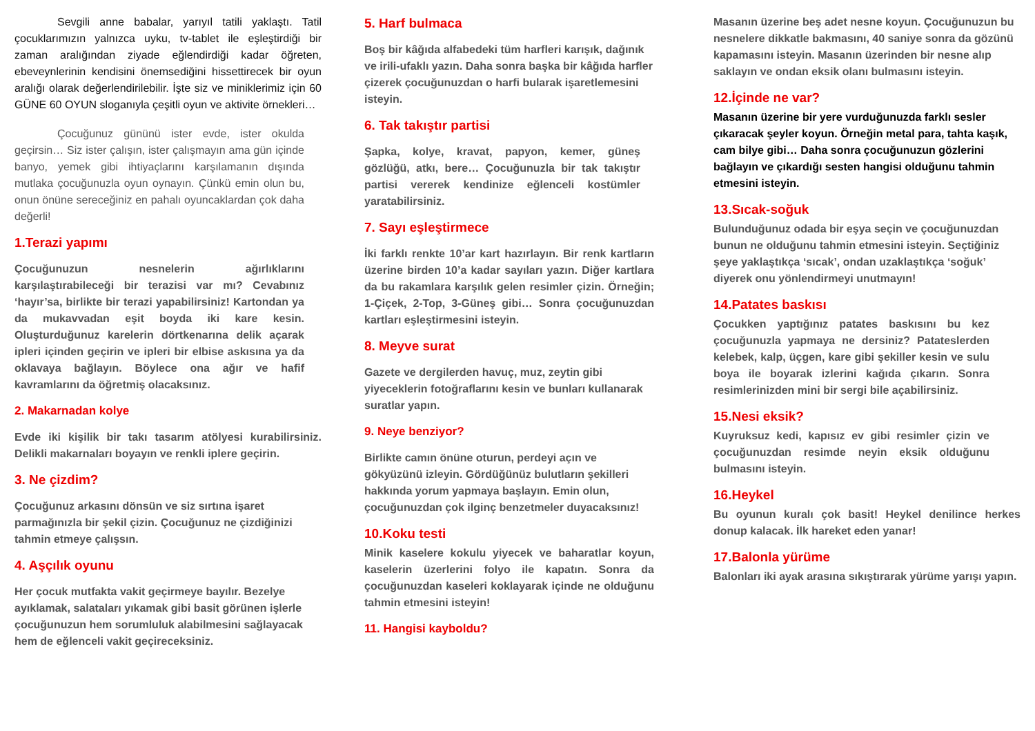Sevgili anne babalar, yarıyıl tatili yaklaştı. Tatil çocuklarımızın yalnızca uyku, tv-tablet ile eşleştirdiği bir zaman aralığından ziyade eğlendirdiği kadar öğreten, ebeveynlerinin kendisini önemsediğini hissettirecek bir oyun aralığı olarak değerlendirilebilir. İşte siz ve miniklerimiz için 60 GÜNE 60 OYUN sloganıyla çeşitli oyun ve aktivite örnekleri…
Çocuğunuz gününü ister evde, ister okulda geçirsin… Siz ister çalışın, ister çalışmayın ama gün içinde banyo, yemek gibi ihtiyaçlarını karşılamanın dışında mutlaka çocuğunuzla oyun oynayın. Çünkü emin olun bu, onun önüne sereceğiniz en pahalı oyuncaklardan çok daha değerli!
1.Terazi yapımı
Çocuğunuzun nesnelerin ağırlıklarını karşılaştırabileceği bir terazisi var mı? Cevabınız ‘hayır’sa, birlikte bir terazi yapabilirsiniz! Kartondan ya da mukavvadan eşit boyda iki kare kesin. Oluşturduğunuz karelerin dörtkenarına delik açarak ipleri içinden geçirin ve ipleri bir elbise askısına ya da oklavaya bağlayın. Böylece ona ağır ve hafif kavramlarını da öğretmiş olacaksınız.
2. Makarnadan kolye
Evde iki kişilik bir takı tasarım atölyesi kurabilirsiniz. Delikli makarnaları boyayın ve renkli iplere geçirin.
3. Ne çizdim?
Çocuğunuz arkasını dönsün ve siz sırtına işaret parmağınızla bir şekil çizin. Çocuğunuz ne çizdiğinizi tahmin etmeye çalışsın.
4. Aşçılık oyunu
Her çocuk mutfakta vakit geçirmeye bayılır. Bezelye ayıklamak, salataları yıkamak gibi basit görünen işlerle çocuğunuzun hem sorumluluk alabilmesini sağlayacak hem de eğlenceli vakit geçireceksiniz.
5. Harf bulmaca
Boş bir kâğıda alfabedeki tüm harfleri karışık, dağınık ve irili-ufaklı yazın. Daha sonra başka bir kâğıda harfler çizerek çocuğunuzdan o harfi bularak işaretlemesini isteyin.
6. Tak takıştır partisi
Şapka, kolye, kravat, papyon, kemer, güneş gözlüğü, atkı, bere… Çocuğunuzla bir tak takıştır partisi vererek kendinize eğlenceli kostümler yaratabilirsiniz.
7. Sayı eşleştirmece
İki farklı renkte 10’ar kart hazırlayın. Bir renk kartların üzerine birden 10’a kadar sayıları yazın. Diğer kartlara da bu rakamlara karşılık gelen resimler çizin. Örneğin; 1-Çiçek, 2-Top, 3-Güneş gibi… Sonra çocuğunuzdan kartları eşleştirmesini isteyin.
8. Meyve surat
Gazete ve dergilerden havuç, muz, zeytin gibi yiyeceklerin fotoğraflarını kesin ve bunları kullanarak suratlar yapın.
9. Neye benziyor?
Birlikte camın önüne oturun, perdeyi açın ve gökyüzünü izleyin. Gördüğünüz bulutların şekilleri hakkında yorum yapmaya başlayın. Emin olun, çocuğunuzdan çok ilginç benzetmeler duyacaksınız!
10.Koku testi
Minik kaselere kokulu yiyecek ve baharatlar koyun, kaselerin üzerlerini folyo ile kapatın. Sonra da çocuğunuzdan kaseleri koklayarak içinde ne olduğunu tahmin etmesini isteyin!
11. Hangisi kayboldu?
Masanın üzerine beş adet nesne koyun. Çocuğunuzun bu nesnelere dikkatle bakmasını, 40 saniye sonra da gözünü kapamasını isteyin. Masanın üzerinden bir nesne alıp saklayın ve ondan eksik olanı bulmasını isteyin.
12.İçinde ne var?
Masanın üzerine bir yere vurduğunuzda farklı sesler çıkaracak şeyler koyun. Örneğin metal para, tahta kaşık, cam bilye gibi… Daha sonra çocuğunuzun gözlerini bağlayın ve çıkardığı sesten hangisi olduğunu tahmin etmesini isteyin.
13.Sıcak-soğuk
Bulunduğunuz odada bir eşya seçin ve çocuğunuzdan bunun ne olduğunu tahmin etmesini isteyin. Seçtiğiniz şeye yaklaştıkça ‘sıcak’, ondan uzaklaştıkça ‘soğuk’ diyerek onu yönlendirmeyi unutmayın!
14.Patates baskısı
Çocukken yaptığınız patates baskısını bu kez çocuğunuzla yapmaya ne dersiniz? Patateslerden kelebek, kalp, üçgen, kare gibi şekiller kesin ve sulu boya ile boyarak izlerini kağıda çıkarın. Sonra resimlerinizden mini bir sergi bile açabilirsiniz.
15.Nesi eksik?
Kuyruksuz kedi, kapısız ev gibi resimler çizin ve çocuğunuzdan resimde neyin eksik olduğunu bulmasını isteyin.
16.Heykel
Bu oyunun kuralı çok basit! Heykel denilince herkes donup kalacak. İlk hareket eden yanar!
17.Balonla yürüme
Balonları iki ayak arasına sıkıştırarak yürüme yarışı yapın.